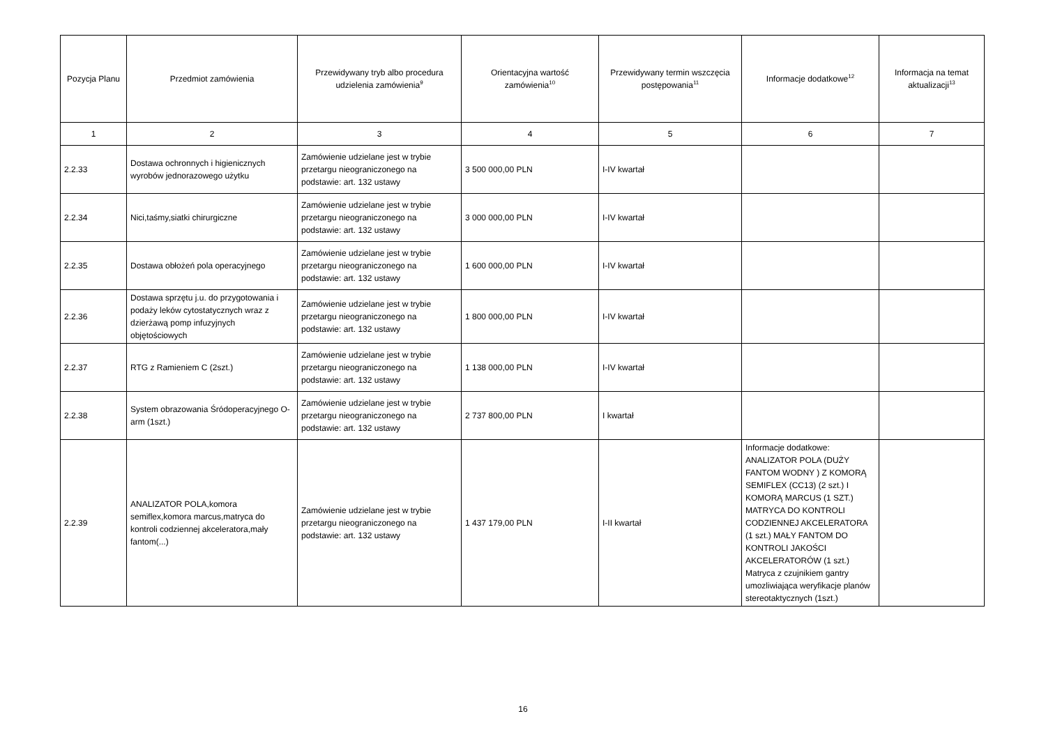| Pozycja Planu | Przedmiot zamówienia | Przewidywany tryb albo procedura udzielenia zamówienia<sup>9</sup> | Orientacyjna wartość zamówienia<sup>10</sup> | Przewidywany termin wszczęcia postępowania<sup>11</sup> | Informacje dodatkowe<sup>12</sup> | Informacja na temat aktualizacji<sup>13</sup> |
| --- | --- | --- | --- | --- | --- | --- |
| 1 | 2 | 3 | 4 | 5 | 6 | 7 |
| 2.2.33 | Dostawa ochronnych i higienicznych wyrobów jednorazowego użytku | Zamówienie udzielane jest w trybie przetargu nieograniczonego na podstawie: art. 132 ustawy | 3 500 000,00 PLN | I-IV kwartał | | |
| 2.2.34 | Nici,taśmy,siatki chirurgiczne | Zamówienie udzielane jest w trybie przetargu nieograniczonego na podstawie: art. 132 ustawy | 3 000 000,00 PLN | I-IV kwartał | | |
| 2.2.35 | Dostawa obłożeń pola operacyjnego | Zamówienie udzielane jest w trybie przetargu nieograniczonego na podstawie: art. 132 ustawy | 1 600 000,00 PLN | I-IV kwartał | | |
| 2.2.36 | Dostawa sprzętu j.u. do przygotowania i podaży leków cytostatycznych wraz z dzierżawą pomp infuzyjnych objętościowych | Zamówienie udzielane jest w trybie przetargu nieograniczonego na podstawie: art. 132 ustawy | 1 800 000,00 PLN | I-IV kwartał | | |
| 2.2.37 | RTG z Ramieniem C (2szt.) | Zamówienie udzielane jest w trybie przetargu nieograniczonego na podstawie: art. 132 ustawy | 1 138 000,00 PLN | I-IV kwartał | | |
| 2.2.38 | System obrazowania Śródoperacyjnego O-arm (1szt.) | Zamówienie udzielane jest w trybie przetargu nieograniczonego na podstawie: art. 132 ustawy | 2 737 800,00 PLN | I kwartał | | |
| 2.2.39 | ANALIZATOR POLA,komora semiflex,komora marcus,matryca do kontroli codziennej akceleratora,mały fantom(...) | Zamówienie udzielane jest w trybie przetargu nieograniczonego na podstawie: art. 132 ustawy | 1 437 179,00 PLN | I-II kwartał | Informacje dodatkowe: ANALIZATOR POLA (DUŻY FANTOM WODNY ) Z KOMORĄ SEMIFLEX (CC13) (2 szt.) I KOMORĄ MARCUS (1 SZT.) MATRYCA DO KONTROLI CODZIENNEJ AKCELERATORA (1 szt.) MAŁY FANTOM DO KONTROLI JAKOŚCI AKCELERATORÓW (1 szt.) Matryca z czujnikiem gantry umozliwiająca weryfikacje planów stereotaktycznych (1szt.) | |
16